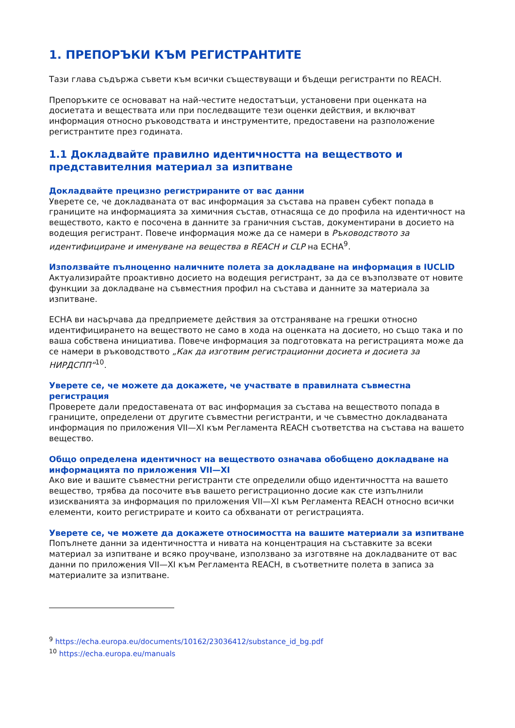1. ПРЕПОРЪКИ КЪМ РЕГИСТРАНТИТЕ
Тази глава съдържа съвети към всички съществуващи и бъдещи регистранти по REACH.
Препоръките се основават на най-честите недостатъци, установени при оценката на досиетата и веществата или при последващите тези оценки действия, и включват информация относно ръководствата и инструментите, предоставени на разположение регистрантите през годината.
1.1 Докладвайте правилно идентичността на веществото и представителния материал за изпитване
Докладвайте прецизно регистрираните от вас данни
Уверете се, че докладваната от вас информация за състава на правен субект попада в границите на информацията за химичния състав, отнасяща се до профила на идентичност на веществото, както е посочена в данните за граничния състав, документирани в досието на водещия регистрант. Повече информация може да се намери в Ръководството за идентифициране и именуване на вещества в REACH и CLP на ECHA<sup>9</sup>.
Използвайте пълноценно наличните полета за докладване на информация в IUCLID
Актуализирайте проактивно досието на водещия регистрант, за да се възползвате от новите функции за докладване на съвместния профил на състава и данните за материала за изпитване.
ECHA ви насърчава да предприемете действия за отстраняване на грешки относно идентифицирането на веществото не само в хода на оценката на досието, но също така и по ваша собствена инициатива. Повече информация за подготовката на регистрацията може да се намери в ръководството „Как да изготвим регистрационни досиета и досиета за НИРДСПП“<sup>10</sup>.
Уверете се, че можете да докажете, че участвате в правилната съвместна регистрация
Проверете дали предоставената от вас информация за състава на веществото попада в границите, определени от другите съвместни регистранти, и че съвместно докладваната информация по приложения VII—XI към Регламента REACH съответства на състава на вашето вещество.
Общо определена идентичност на веществото означава обобщено докладване на информацията по приложения VII—XI
Ако вие и вашите съвместни регистранти сте определили общо идентичността на вашето вещество, трябва да посочите във вашето регистрационно досие как сте изпълнили изискванията за информация по приложения VII—XI към Регламента REACH относно всички елементи, които регистрирате и които са обхванати от регистрацията.
Уверете се, че можете да докажете относимостта на вашите материали за изпитване
Попълнете данни за идентичността и нивата на концентрация на съставките за всеки материал за изпитване и всяко проучване, използвано за изготвяне на докладваните от вас данни по приложения VII—XI към Регламента REACH, в съответните полета в записа за материалите за изпитване.
<sup>9</sup> https://echa.europa.eu/documents/10162/23036412/substance_id_bg.pdf
<sup>10</sup> https://echa.europa.eu/manuals